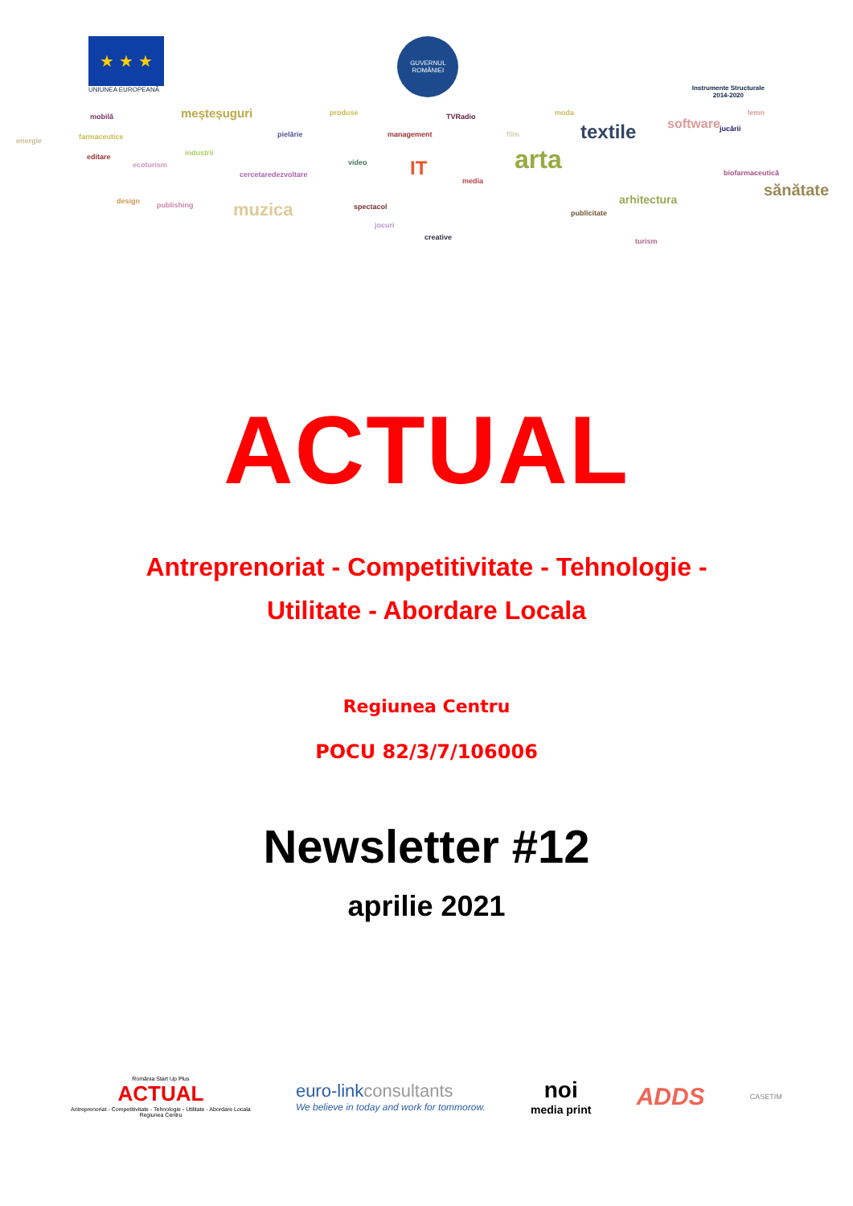★ ★ ★
UNIUNEA EUROPEANĂ
GUVERNUL ROMÂNIEI
Instrumente Structurale
2014-2020
energie
mobilă
farmaceutice
editare
meșteșuguri
industrii
ecoturism
design publishing muzica
pielărie
cercetaredezvoltare
produse
video
spectacol
jocuri
management
IT
TVRadio
media
creative
film
arta
moda
textile
publicitate
arhitectura
turism
software jucării
lemn
biofarmaceutică
sănătate
ACTUAL
Antreprenoriat - Competitivitate - Tehnologie -
Utilitate - Abordare Locala
Regiunea Centru
POCU 82/3/7/106006
Newsletter #12
aprilie 2021
România Start Up Plus
ACTUAL
Antreprenoriat - Competitivitate - Tehnologie - Utilitate - Abordare Locala
Regiunea Centru
euro-link consultants
We believe in today and work for tommorow.
noi
media print
ADDS
CASETIM